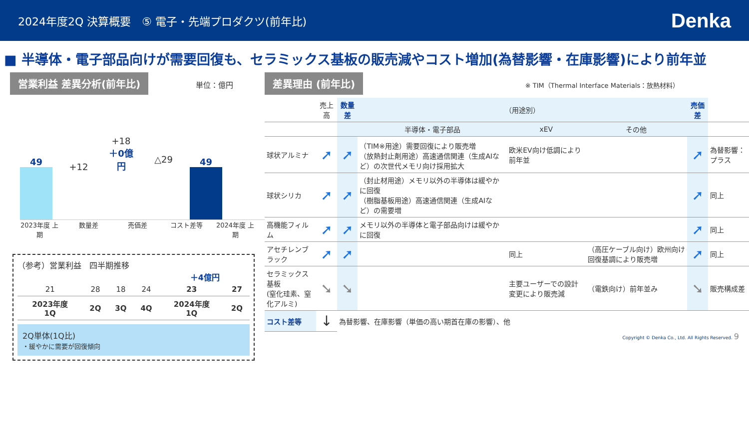2024年度2Q 決算概要　⑤ 電子・先端プロダクツ(前年比)
Denka
■ 半導体・電子部品向けが需要回復も、セラミックス基板の販売減やコスト増加(為替影響・在庫影響)により前年並
営業利益 差異分析(前年比) 単位：億円
49
+12
+18
＋0億円
△29
49
2023年度 上期
数量差 売価差 コスト差等 2024年度 上期
（参考）営業利益　四半期推移
＋4億円
| 21 | 28 | 18 | 24 | 23 | 27 |
| 2023年度 1Q | 2Q | 3Q | 4Q | 2024年度 1Q | 2Q |
2Q単体(1Q比)
・緩やかに需要が回復傾向
差異理由 (前年比) ※ TIM（Thermal Interface Materials：放熱材料）
| | 売上高 | 数量差 | （用途別） | | | 売価差 | |
| --- | --- | --- | --- | --- | --- | --- | --- |
| | | | 半導体・電子部品 | xEV | その他 | | |
| 球状アルミナ | ➚ | ➚ | （TIM※用途）需要回復により販売増 （放熱封止剤用途）高速通信関連（生成AIなど）の次世代メモリ向け採用拡大 | 欧米EV向け低調により前年並 | | ➚ | 為替影響：プラス |
| 球状シリカ | ➚ | ➚ | （封止材用途）メモリ以外の半導体は緩やかに回復 （樹脂基板用途）高速通信関連（生成AIなど）の需要増 | | | ➚ | 同上 |
| 高機能フィルム | ➚ | ➚ | メモリ以外の半導体と電子部品向けは緩やかに回復 | | | ➚ | 同上 |
| アセチレンブラック | ➚ | ➚ | | 同上 | （高圧ケーブル向け）欧州向け回復基調により販売増 | ➚ | 同上 |
| セラミックス基板 (窒化珪素、窒化アルミ) | ➘ | ➘ | | 主要ユーザーでの設計変更により販売減 | （電鉄向け）前年並み | ➘ | 販売構成差 |
| コスト差等 | ↓ | 為替影響、在庫影響（単価の高い期首在庫の影響）、他 | | | | | |
Copyright © Denka Co., Ltd. All Rights Reserved. 9